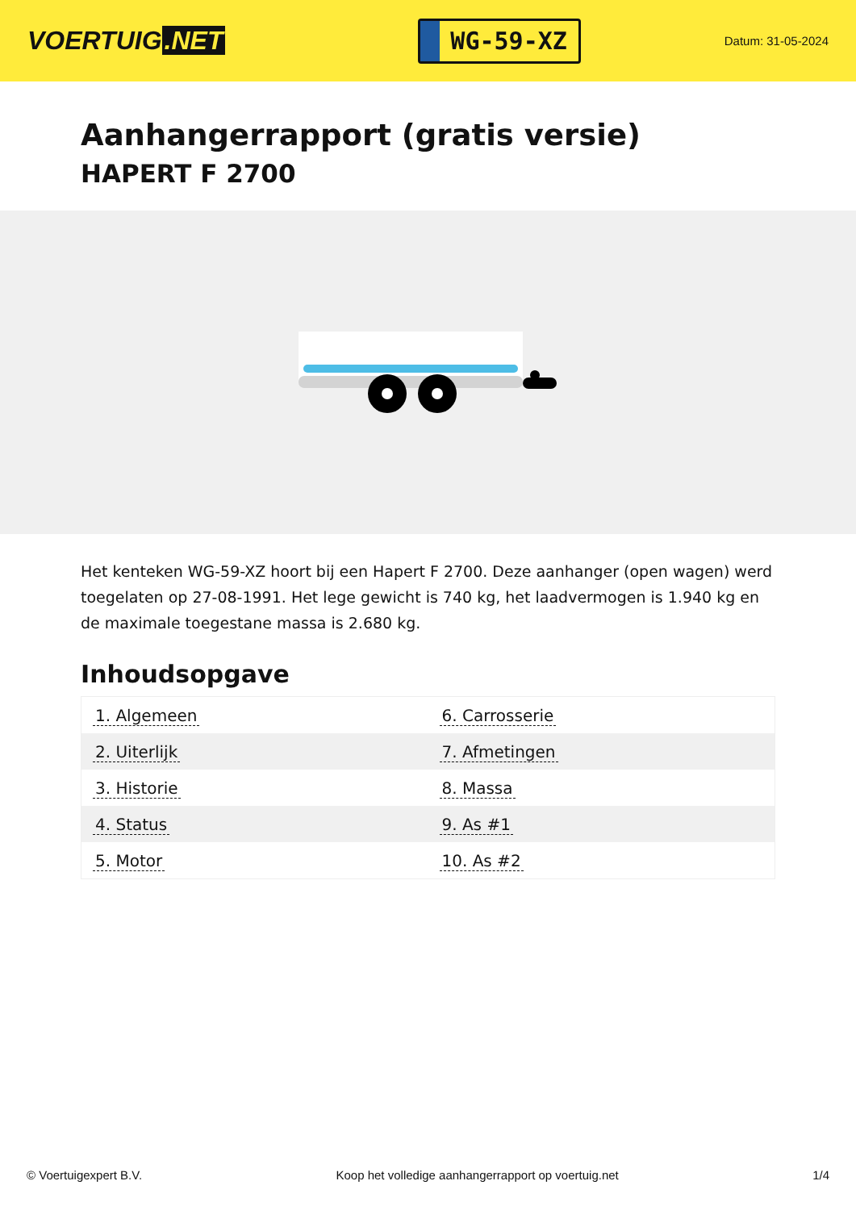VOERTUIG.NET
WG-59-XZ
Datum: 31-05-2024
Aanhangerrapport (gratis versie)
HAPERT F 2700
Het kenteken WG-59-XZ hoort bij een Hapert F 2700. Deze aanhanger (open wagen) werd toegelaten op 27-08-1991. Het lege gewicht is 740 kg, het laadvermogen is 1.940 kg en de maximale toegestane massa is 2.680 kg.
Inhoudsopgave
| 1. Algemeen | 6. Carrosserie |
| 2. Uiterlijk | 7. Afmetingen |
| 3. Historie | 8. Massa |
| 4. Status | 9. As #1 |
| 5. Motor | 10. As #2 |
© Voertuigexpert B.V. Koop het volledige aanhangerrapport op voertuig.net 1/4